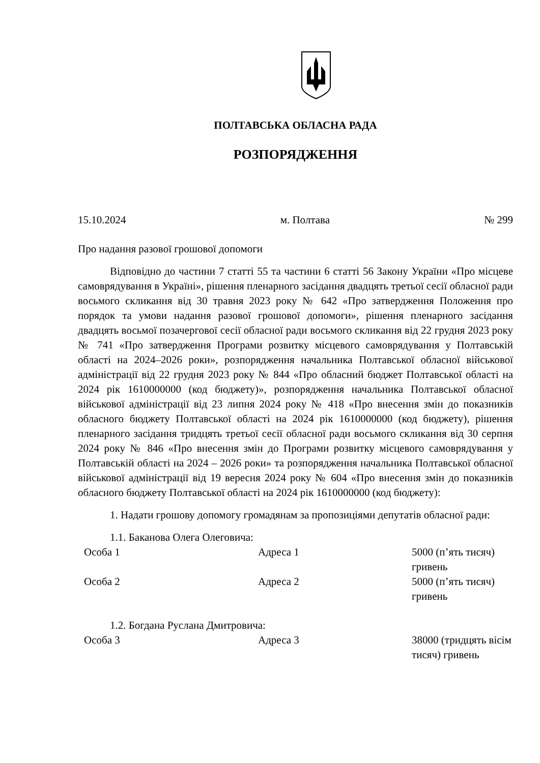ПОЛТАВСЬКА ОБЛАСНА РАДА
РОЗПОРЯДЖЕННЯ
15.10.2024 м. Полтава № 299
Про надання разової грошової допомоги
Відповідно до частини 7 статті 55 та частини 6 статті 56 Закону України «Про місцеве самоврядування в Україні», рішення пленарного засідання двадцять третьої сесії обласної ради восьмого скликання від 30 травня 2023 року № 642 «Про затвердження Положення про порядок та умови надання разової грошової допомоги», рішення пленарного засідання двадцять восьмої позачергової сесії обласної ради восьмого скликання від 22 грудня 2023 року № 741 «Про затвердження Програми розвитку місцевого самоврядування у Полтавській області на 2024–2026 роки», розпорядження начальника Полтавської обласної військової адміністрації від 22 грудня 2023 року № 844 «Про обласний бюджет Полтавської області на 2024 рік 1610000000 (код бюджету)», розпорядження начальника Полтавської обласної військової адміністрації від 23 липня 2024 року № 418 «Про внесення змін до показників обласного бюджету Полтавської області на 2024 рік 1610000000 (код бюджету), рішення пленарного засідання тридцять третьої сесії обласної ради восьмого скликання від 30 серпня 2024 року № 846 «Про внесення змін до Програми розвитку місцевого самоврядування у Полтавській області на 2024 – 2026 роки» та розпорядження начальника Полтавської обласної військової адміністрації від 19 вересня 2024 року № 604 «Про внесення змін до показників обласного бюджету Полтавської області на 2024 рік 1610000000 (код бюджету):
1. Надати грошову допомогу громадянам за пропозиціями депутатів обласної ради:
1.1. Баканова Олега Олеговича:
| Особа 1 | Адреса 1 | 5000 (п’ять тисяч) гривень |
| Особа 2 | Адреса 2 | 5000 (п’ять тисяч) гривень |
1.2. Богдана Руслана Дмитровича:
| Особа 3 | Адреса 3 | 38000 (тридцять вісім тисяч) гривень |